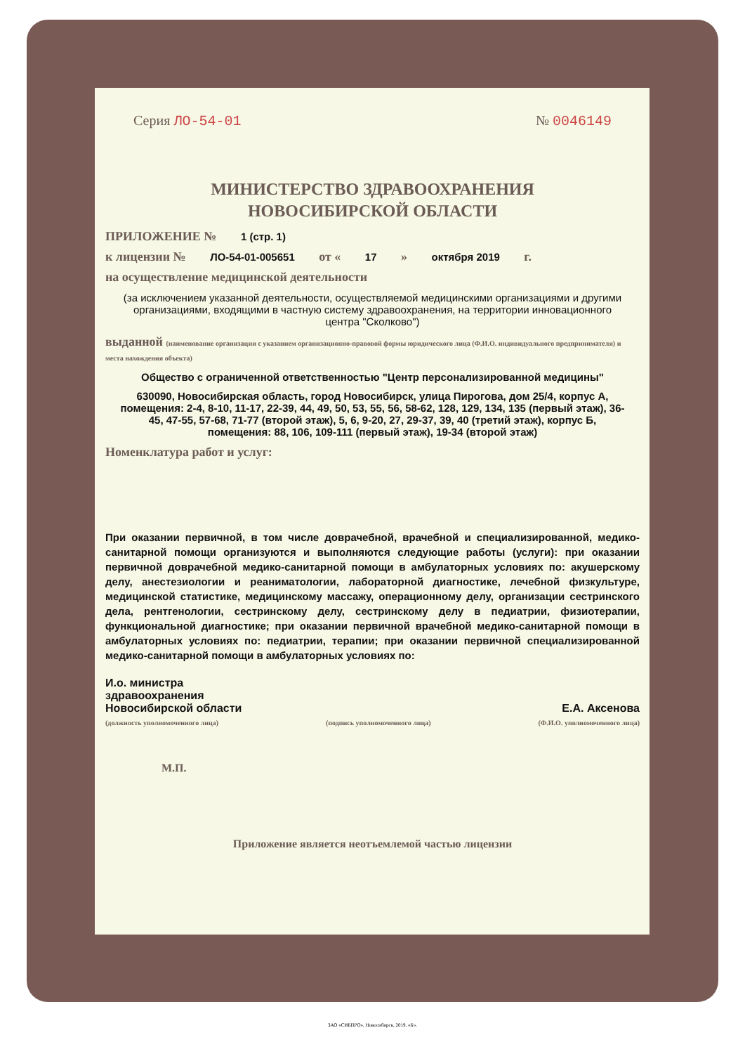Серия ЛО-54-01 № 0046149
МИНИСТЕРСТВО ЗДРАВООХРАНЕНИЯ
НОВОСИБИРСКОЙ ОБЛАСТИ
ПРИЛОЖЕНИЕ № 1 (стр. 1)
к лицензии № ЛО-54-01-005651 от « 17 » октября 2019 г.
на осуществление медицинской деятельности
(за исключением указанной деятельности, осуществляемой медицинскими организациями и другими организациями, входящими в частную систему здравоохранения, на территории инновационного центра "Сколково")
выданной (наименование организации с указанием организационно-правовой формы юридического лица (Ф.И.О. индивидуального предпринимателя) и места нахождения объекта)
Общество с ограниченной ответственностью "Центр персонализированной медицины"
630090, Новосибирская область, город Новосибирск, улица Пирогова, дом 25/4, корпус А, помещения: 2-4, 8-10, 11-17, 22-39, 44, 49, 50, 53, 55, 56, 58-62, 128, 129, 134, 135 (первый этаж), 36-45, 47-55, 57-68, 71-77 (второй этаж), 5, 6, 9-20, 27, 29-37, 39, 40 (третий этаж), корпус Б, помещения: 88, 106, 109-111 (первый этаж), 19-34 (второй этаж)
Номенклатура работ и услуг:
При оказании первичной, в том числе доврачебной, врачебной и специализированной, медико-санитарной помощи организуются и выполняются следующие работы (услуги): при оказании первичной доврачебной медико-санитарной помощи в амбулаторных условиях по: акушерскому делу, анестезиологии и реаниматологии, лабораторной диагностике, лечебной физкультуре, медицинской статистике, медицинскому массажу, операционному делу, организации сестринского дела, рентгенологии, сестринскому делу, сестринскому делу в педиатрии, физиотерапии, функциональной диагностике; при оказании первичной врачебной медико-санитарной помощи в амбулаторных условиях по: педиатрии, терапии; при оказании первичной специализированной медико-санитарной помощи в амбулаторных условиях по:
И.о. министра
здравоохранения
Новосибирской области Е.А. Аксенова
(должность уполномоченного лица) (подпись уполномоченного лица) (Ф.И.О. уполномоченного лица)
М.П.
Приложение является неотъемлемой частью лицензии
ЗАО «СИБПРО», Новосибирск, 2019, «Б».